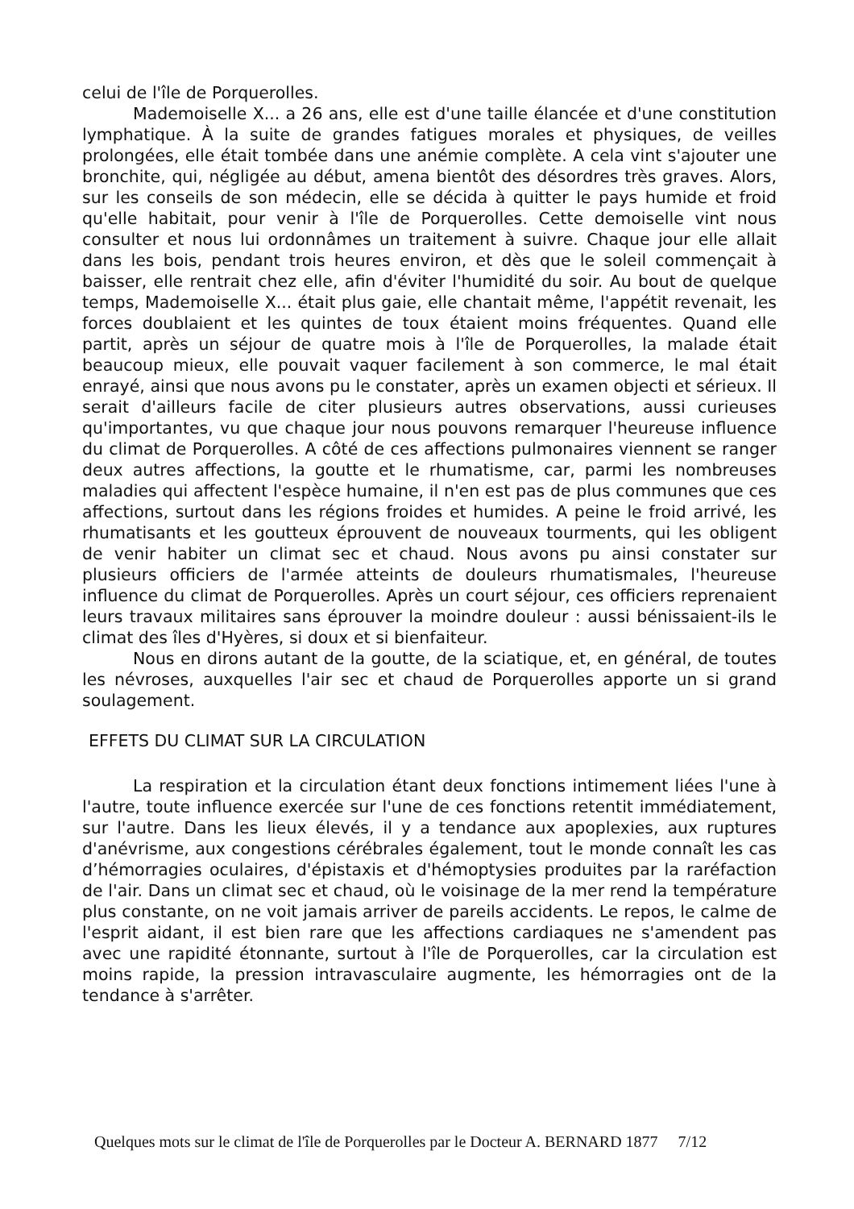celui de l'île de Porquerolles.
Mademoiselle X... a 26 ans, elle est d'une taille élancée et d'une constitution lymphatique. À la suite de grandes fatigues morales et physiques, de veilles prolongées, elle était tombée dans une anémie complète. A cela vint s'ajouter une bronchite, qui, négligée au début, amena bientôt des désordres très graves. Alors, sur les conseils de son médecin, elle se décida à quitter le pays humide et froid qu'elle habitait, pour venir à l'île de Porquerolles. Cette demoiselle vint nous consulter et nous lui ordonnâmes un traitement à suivre. Chaque jour elle allait dans les bois, pendant trois heures environ, et dès que le soleil commençait à baisser, elle rentrait chez elle, afin d'éviter l'humidité du soir. Au bout de quelque temps, Mademoiselle X... était plus gaie, elle chantait même, l'appétit revenait, les forces doublaient et les quintes de toux étaient moins fréquentes. Quand elle partit, après un séjour de quatre mois à l'île de Porquerolles, la malade était beaucoup mieux, elle pouvait vaquer facilement à son commerce, le mal était enrayé, ainsi que nous avons pu le constater, après un examen objecti et sérieux. Il serait d'ailleurs facile de citer plusieurs autres observations, aussi curieuses qu'importantes, vu que chaque jour nous pouvons remarquer l'heureuse influence du climat de Porquerolles. A côté de ces affections pulmonaires viennent se ranger deux autres affections, la goutte et le rhumatisme, car, parmi les nombreuses maladies qui affectent l'espèce humaine, il n'en est pas de plus communes que ces affections, surtout dans les régions froides et humides. A peine le froid arrivé, les rhumatisants et les goutteux éprouvent de nouveaux tourments, qui les obligent de venir habiter un climat sec et chaud. Nous avons pu ainsi constater sur plusieurs officiers de l'armée atteints de douleurs rhumatismales, l'heureuse influence du climat de Porquerolles. Après un court séjour, ces officiers reprenaient leurs travaux militaires sans éprouver la moindre douleur : aussi bénissaient-ils le climat des îles d'Hyères, si doux et si bienfaiteur.
Nous en dirons autant de la goutte, de la sciatique, et, en général, de toutes les névroses, auxquelles l'air sec et chaud de Porquerolles apporte un si grand soulagement.
EFFETS DU CLIMAT SUR LA CIRCULATION
La respiration et la circulation étant deux fonctions intimement liées l'une à l'autre, toute influence exercée sur l'une de ces fonctions retentit immédiatement, sur l'autre. Dans les lieux élevés, il y a tendance aux apoplexies, aux ruptures d'anévrisme, aux congestions cérébrales également, tout le monde connaît les cas d’hémorragies oculaires, d'épistaxis et d'hémoptysies produites par la raréfaction de l'air. Dans un climat sec et chaud, où le voisinage de la mer rend la température plus constante, on ne voit jamais arriver de pareils accidents. Le repos, le calme de l'esprit aidant, il est bien rare que les affections cardiaques ne s'amendent pas avec une rapidité étonnante, surtout à l'île de Porquerolles, car la circulation est moins rapide, la pression intravasculaire augmente, les hémorragies ont de la tendance à s'arrêter.
Quelques mots sur le climat de l'île de Porquerolles par le Docteur A. BERNARD 1877 7/12